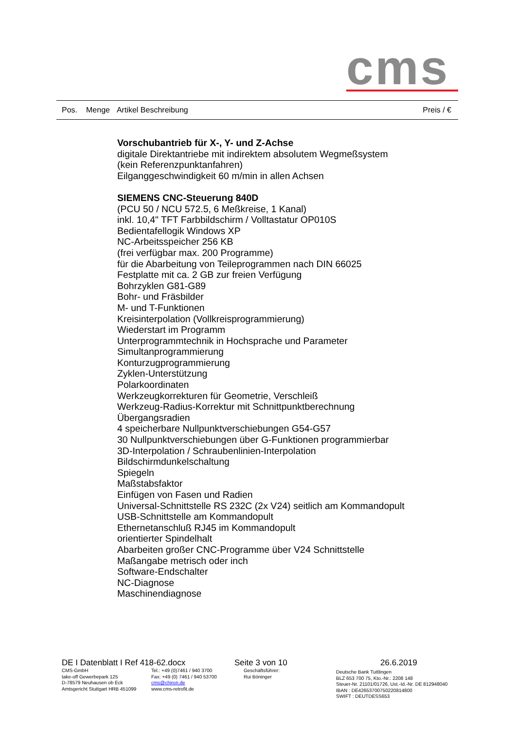cms
Pos. Menge Artikel Beschreibung Preis / €
Vorschubantrieb für X-, Y- und Z-Achse
digitale Direktantriebe mit indirektem absolutem Wegmeßsystem
(kein Referenzpunktanfahren)
Eilganggeschwindigkeit 60 m/min in allen Achsen
SIEMENS CNC-Steuerung 840D
(PCU 50 / NCU 572.5, 6 Meßkreise, 1 Kanal)
inkl. 10,4" TFT Farbbildschirm / Volltastatur OP010S
Bedientafellogik Windows XP
NC-Arbeitsspeicher 256 KB
(frei verfügbar max. 200 Programme)
für die Abarbeitung von Teileprogrammen nach DIN 66025
Festplatte mit ca. 2 GB zur freien Verfügung
Bohrzyklen G81-G89
Bohr- und Fräsbilder
M- und T-Funktionen
Kreisinterpolation (Vollkreisprogrammierung)
Wiederstart im Programm
Unterprogrammtechnik in Hochsprache und Parameter
Simultanprogrammierung
Konturzugprogrammierung
Zyklen-Unterstützung
Polarkoordinaten
Werkzeugkorrekturen für Geometrie, Verschleiß
Werkzeug-Radius-Korrektur mit Schnittpunktberechnung
Übergangsradien
4 speicherbare Nullpunktverschiebungen G54-G57
30 Nullpunktverschiebungen über G-Funktionen programmierbar
3D-Interpolation / Schraubenlinien-Interpolation
Bildschirmdunkelschaltung
Spiegeln
Maßstabsfaktor
Einfügen von Fasen und Radien
Universal-Schnittstelle RS 232C (2x V24) seitlich am Kommandopult
USB-Schnittstelle am Kommandopult
Ethernetanschluß RJ45 im Kommandopult
orientierter Spindelhalt
Abarbeiten großer CNC-Programme über V24 Schnittstelle
Maßangabe metrisch oder inch
Software-Endschalter
NC-Diagnose
Maschinendiagnose
DE I Datenblatt I Ref 418-62.docx Seite 3 von 10 26.6.2019
CMS-GmbH
take-off Gewerbepark 125
D-78579 Neuhausen ob Eck
Amtsgericht Stuttgart HRB 451099
Tel.: +49 (0)7461 / 940 3700
Fax: +49 (0) 7461 / 940 53700
cms@chiron.de
www.cms-retrofit.de
Geschäftsführer:
Rui Böninger
Deutsche Bank Tuttlingen
BLZ 653 700 75, Kto.-Nr.: 2208 148
Steuer-Nr. 21101/01726, Ust.-Id.-Nr. DE 812948040
IBAN : DE42653700750220814800
SWIFT : DEUTDESS653